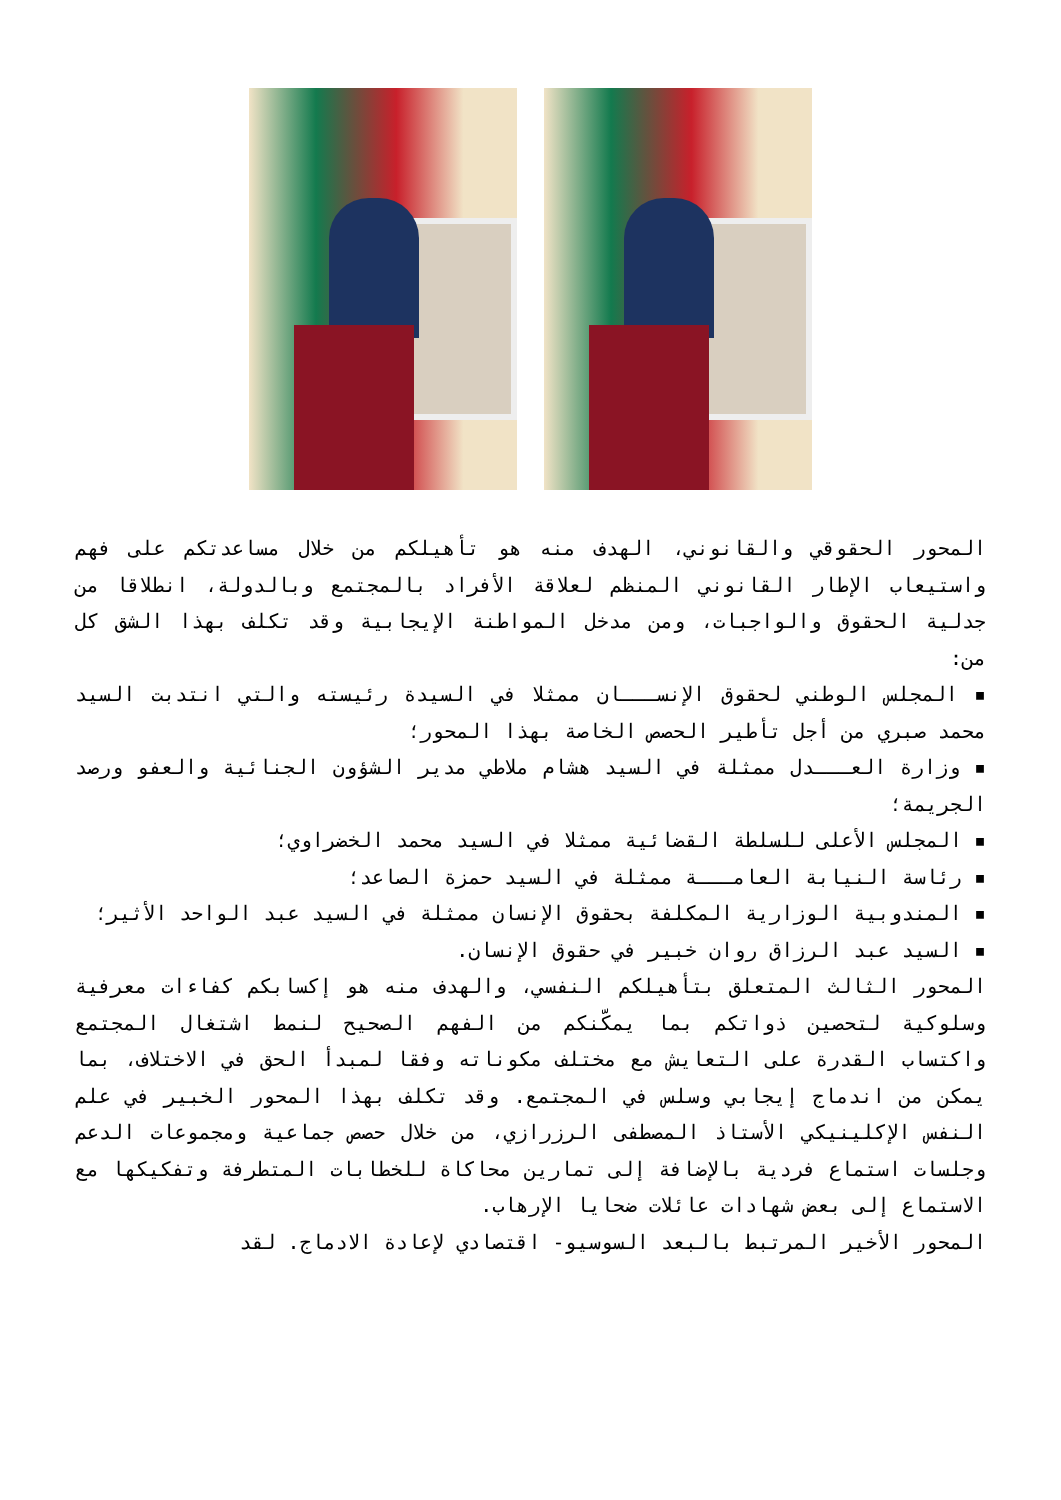المحور الحقوقي والقانوني، الهدف منه هو تأهيلكم من خلال مساعدتكم على فهم واستيعاب الإطار القانوني المنظم لعلاقة الأفراد بالمجتمع وبالدولة، انطلاقا من جدلية الحقوق والواجبات، ومن مدخل المواطنة الإيجابية وقد تكلف بهذا الشق كل من:
▪ المجلس الوطني لحقوق الإنســـان ممثلا في السيدة رئيسته والتي انتدبت السيد محمد صبري من أجل تأطير الحصص الخاصة بهذا المحور؛
▪ وزارة العـــدل ممثلة في السيد هشام ملاطي مدير الشؤون الجنائية والعفو ورصد الجريمة؛
▪ المجلس الأعلى للسلطة القضائية ممثلا في السيد محمد الخضراوي؛
▪ رئاسة النيابة العامـــة ممثلة في السيد حمزة الصاعد؛
▪ المندوبية الوزارية المكلفة بحقوق الإنسان ممثلة في السيد عبد الواحد الأثير؛
▪ السيد عبد الرزاق روان خبير في حقوق الإنسان.
المحور الثالث المتعلق بتأهيلكم النفسي، والهدف منه هو إكسابكم كفاءات معرفية وسلوكية لتحصين ذواتكم بما يمكّنكم من الفهم الصحيح لنمط اشتغال المجتمع واكتساب القدرة على التعايش مع مختلف مكوناته وفقا لمبدأ الحق في الاختلاف، بما يمكن من اندماج إيجابي وسلس في المجتمع. وقد تكلف بهذا المحور الخبير في علم النفس الإكلينيكي الأستاذ المصطفى الرزرازي، من خلال حصص جماعية ومجموعات الدعم وجلسات استماع فردية بالإضافة إلى تمارين محاكاة للخطابات المتطرفة وتفكيكها مع الاستماع إلى بعض شهادات عائلات ضحايا الإرهاب.
المحور الأخير المرتبط بالبعد السوسيو- اقتصادي لإعادة الادماج. لقد